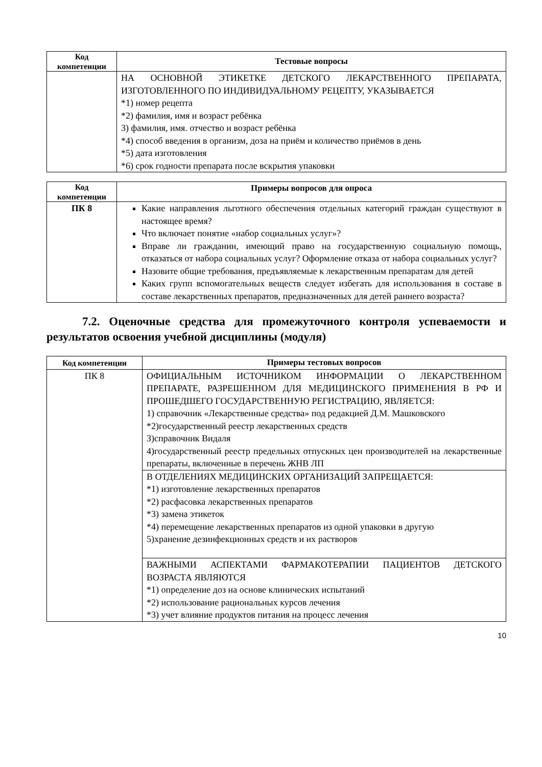| Код компетенции | Тестовые вопросы |
| --- | --- |
| | НА ОСНОВНОЙ ЭТИКЕТКЕ ДЕТСКОГО ЛЕКАРСТВЕННОГО ПРЕПАРАТА, ИЗГОТОВЛЕННОГО ПО ИНДИВИДУАЛЬНОМУ РЕЦЕПТУ, УКАЗЫВАЕТСЯ *1) номер рецепта *2) фамилия, имя и возраст ребёнка 3) фамилия, имя. отчество и возраст ребёнка *4) способ введения в организм, доза на приём и количество приёмов в день *5) дата изготовления *6) срок годности препарата после вскрытия упаковки |
| Код компетенции | Примеры вопросов для опроса |
| --- | --- |
| ПК 8 | Какие направления льготного обеспечения отдельных категорий граждан существуют в настоящее время? Что включает понятие «набор социальных услуг»? Вправе ли гражданин, имеющий право на государственную социальную помощь, отказаться от набора социальных услуг? Оформление отказа от набора социальных услуг? Назовите общие требования, предъявляемые к лекарственным препаратам для детей Каких групп вспомогательных веществ следует избегать для использования в составе в составе лекарственных препаратов, предназначенных для детей раннего возраста? |
7.2. Оценочные средства для промежуточного контроля успеваемости и результатов освоения учебной дисциплины (модуля)
| Код компетенции | Примеры тестовых вопросов |
| --- | --- |
| ПК 8 | ОФИЦИАЛЬНЫМ ИСТОЧНИКОМ ИНФОРМАЦИИ О ЛЕКАРСТВЕННОМ ПРЕПАРАТЕ, РАЗРЕШЕННОМ ДЛЯ МЕДИЦИНСКОГО ПРИМЕНЕНИЯ В РФ И ПРОШЕДШЕГО ГОСУДАРСТВЕННУЮ РЕГИСТРАЦИЮ, ЯВЛЯЕТСЯ: 1) справочник «Лекарственные средства» под редакцией Д.М. Машковского *2)государственный реестр лекарственных средств 3)справочник Видаля 4)государственный реестр предельных отпускных цен производителей на лекарственные препараты, включенные в перечень ЖНВ ЛП |
| | В ОТДЕЛЕНИЯХ МЕДИЦИНСКИХ ОРГАНИЗАЦИЙ ЗАПРЕЩАЕТСЯ: *1) изготовление лекарственных препаратов *2) расфасовка лекарственных препаратов *3) замена этикеток *4) перемещение лекарственных препаратов из одной упаковки в другую 5)хранение дезинфекционных средств и их растворов |
| | ВАЖНЫМИ АСПЕКТАМИ ФАРМАКОТЕРАПИИ ПАЦИЕНТОВ ДЕТСКОГО ВОЗРАСТА ЯВЛЯЮТСЯ *1) определение доз на основе клинических испытаний *2) использование рациональных курсов лечения *3) учет влияние продуктов питания на процесс лечения |
10